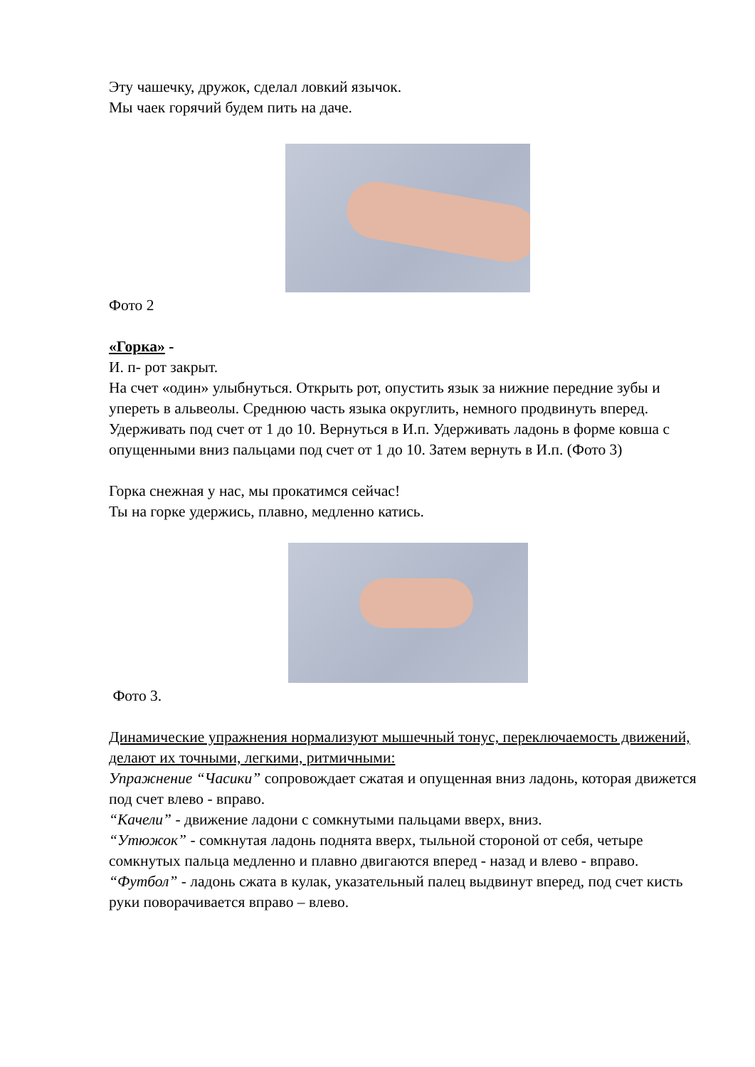Эту чашечку, дружок, сделал ловкий язычок.
Мы чаек горячий будем пить на даче.
Фото 2
«Горка» -
И. п- рот закрыт.
На счет «один» улыбнуться. Открыть рот, опустить язык за нижние передние зубы и упереть в альвеолы. Среднюю часть языка округлить, немного продвинуть вперед. Удерживать под счет от 1 до 10. Вернуться в И.п. Удерживать ладонь в форме ковша с опущенными вниз пальцами под счет от 1 до 10. Затем вернуть в И.п. (Фото 3)
Горка снежная у нас, мы прокатимся сейчас!
Ты на горке удержись, плавно, медленно катись.
Фото 3.
Динамические упражнения нормализуют мышечный тонус, переключаемость движений, делают их точными, легкими, ритмичными:
Упражнение “Часики” сопровождает сжатая и опущенная вниз ладонь, которая движется под счет влево - вправо.
“Качели” - движение ладони с сомкнутыми пальцами вверх, вниз.
“Утюжок” - сомкнутая ладонь поднята вверх, тыльной стороной от себя, четыре сомкнутых пальца медленно и плавно двигаются вперед - назад и влево - вправо.
“Футбол” - ладонь сжата в кулак, указательный палец выдвинут вперед, под счет кисть руки поворачивается вправо – влево.